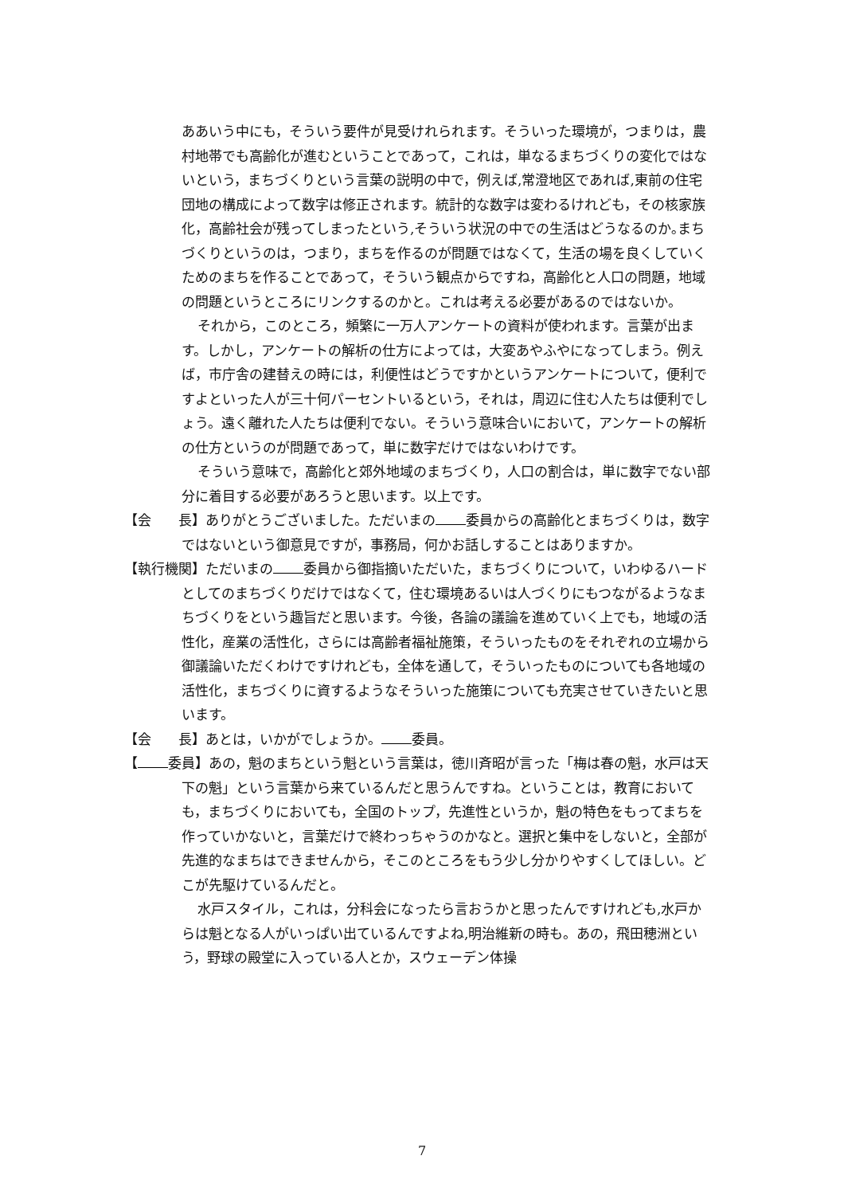ああいう中にも，そういう要件が見受けれられます。そういった環境が，つまりは，農村地帯でも高齢化が進むということであって，これは，単なるまちづくりの変化ではないという，まちづくりという言葉の説明の中で，例えば,常澄地区であれば,東前の住宅団地の構成によって数字は修正されます。統計的な数字は変わるけれども，その核家族化，高齢社会が残ってしまったという,そういう状況の中での生活はどうなるのか｡まちづくりというのは，つまり，まちを作るのが問題ではなくて，生活の場を良くしていくためのまちを作ることであって，そういう観点からですね，高齢化と人口の問題，地域の問題というところにリンクするのかと。これは考える必要があるのではないか。
それから，このところ，頻繁に一万人アンケートの資料が使われます。言葉が出ます。しかし，アンケートの解析の仕方によっては，大変あやふやになってしまう。例えば，市庁舎の建替えの時には，利便性はどうですかというアンケートについて，便利ですよといった人が三十何パーセントいるという，それは，周辺に住む人たちは便利でしょう。遠く離れた人たちは便利でない。そういう意味合いにおいて，アンケートの解析の仕方というのが問題であって，単に数字だけではないわけです。
そういう意味で，高齢化と郊外地域のまちづくり，人口の割合は，単に数字でない部分に着目する必要があろうと思います。以上です。
【会　　長】ありがとうございました。ただいまの 委員からの高齢化とまちづくりは，数字ではないという御意見ですが，事務局，何かお話しすることはありますか。
【執行機関】ただいまの 委員から御指摘いただいた，まちづくりについて，いわゆるハードとしてのまちづくりだけではなくて，住む環境あるいは人づくりにもつながるようなまちづくりをという趣旨だと思います。今後，各論の議論を進めていく上でも，地域の活性化，産業の活性化，さらには高齢者福祉施策，そういったものをそれぞれの立場から御議論いただくわけですけれども，全体を通して，そういったものについても各地域の活性化，まちづくりに資するようなそういった施策についても充実させていきたいと思います。
【会　　長】あとは，いかがでしょうか。 委員。
【 委員】あの，魁のまちという魁という言葉は，徳川斉昭が言った「梅は春の魁，水戸は天下の魁」という言葉から来ているんだと思うんですね。ということは，教育においても，まちづくりにおいても，全国のトップ，先進性というか，魁の特色をもってまちを作っていかないと，言葉だけで終わっちゃうのかなと。選択と集中をしないと，全部が先進的なまちはできませんから，そこのところをもう少し分かりやすくしてほしい。どこが先駆けているんだと。
水戸スタイル，これは，分科会になったら言おうかと思ったんですけれども,水戸からは魁となる人がいっぱい出ているんですよね,明治維新の時も。あの，飛田穂洲という，野球の殿堂に入っている人とか，スウェーデン体操
7